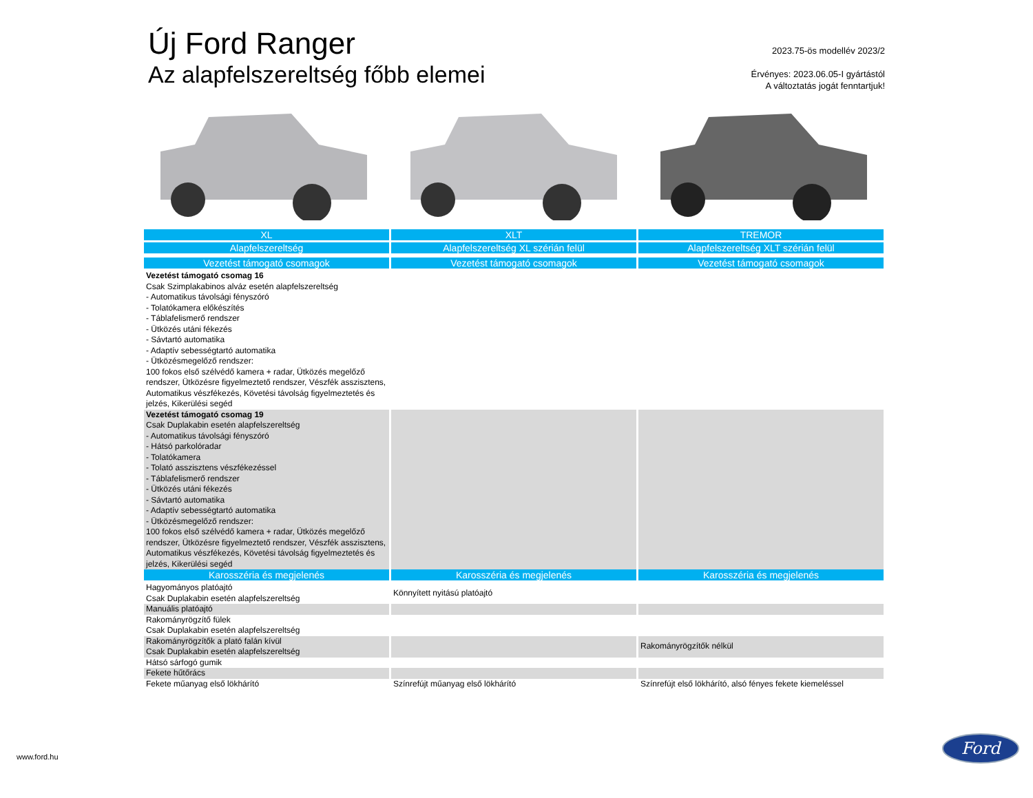Új Ford Ranger
Az alapfelszereltség főbb elemei
2023.75-ös modellév 2023/2
Érvényes: 2023.06.05-I gyártástól
A változtatás jogát fenntartjuk!
| XL | XLT | TREMOR |
| --- | --- | --- |
| Alapfelszereltség | Alapfelszereltség XL szérián felül | Alapfelszereltség XLT szérián felül |
| Vezetést támogató csomagok | Vezetést támogató csomagok | Vezetést támogató csomagok |
| Vezetést támogató csomag 16 Csak Szimplakabinos alváz esetén alapfelszereltség - Automatikus távolsági fényszóró - Tolatókamera előkészítés - Táblafelismerő rendszer - Ütközés utáni fékezés - Sávtartó automatika - Adaptív sebességtartó automatika - Ütközésmegelőző rendszer: 100 fokos első szélvédő kamera + radar, Ütközés megelőző rendszer, Ütközésre figyelmeztető rendszer, Vészfék asszisztens, Automatikus vészfékezés, Követési távolság figyelmeztetés és jelzés, Kikerülési segéd | | |
| Vezetést támogató csomag 19 Csak Duplakabin esetén alapfelszereltség - Automatikus távolsági fényszóró - Hátsó parkolóradar - Tolatókamera - Tolató asszisztens vészfékezéssel - Táblafelismerő rendszer - Ütközés utáni fékezés - Sávtartó automatika - Adaptív sebességtartó automatika - Ütközésmegelőző rendszer: 100 fokos első szélvédő kamera + radar, Ütközés megelőző rendszer, Ütközésre figyelmeztető rendszer, Vészfék asszisztens, Automatikus vészfékezés, Követési távolság figyelmeztetés és jelzés, Kikerülési segéd | | |
| Karosszéria és megjelenés | Karosszéria és megjelenés | Karosszéria és megjelenés |
| Hagyományos platóajtó Csak Duplakabin esetén alapfelszereltség | Könnyített nyitású platóajtó | |
| Manuális platóajtó | | |
| Rakományrögzítő fülek Csak Duplakabin esetén alapfelszereltség | | |
| Rakományrögzítők a plató falán kívül Csak Duplakabin esetén alapfelszereltség | | Rakományrögzítők nélkül |
| Hátsó sárfogó gumik | | |
| Fekete hűtőrács | | |
| Fekete műanyag első lökhárító | Színrefújt műanyag első lökhárító | Színrefújt első lökhárító, alsó fényes fekete kiemeléssel |
www.ford.hu
Ford